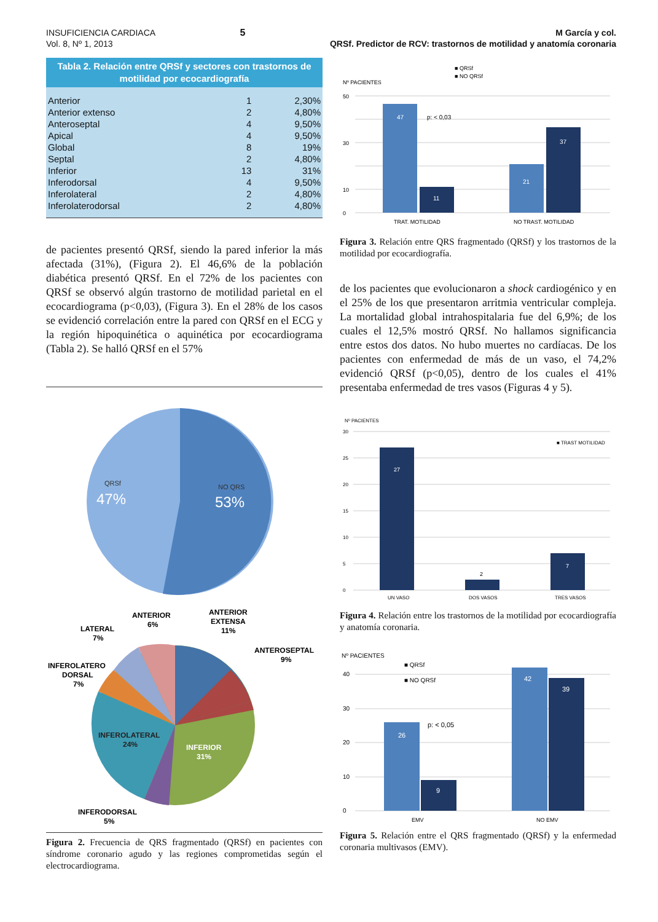INSUFICIENCIA CARDIACA
Vol. 8, Nº 1, 2013
5 M García y col.
QRSf. Predictor de RCV: trastornos de motilidad y anatomía coronaria
| Tabla 2. Relación entre QRSf y sectores con trastornos de motilidad por ecocardiografía | | |
| --- | --- | --- |
| Anterior | 1 | 2,30% |
| Anterior extenso | 2 | 4,80% |
| Anteroseptal | 4 | 9,50% |
| Apical | 4 | 9,50% |
| Global | 8 | 19% |
| Septal | 2 | 4,80% |
| Inferior | 13 | 31% |
| Inferodorsal | 4 | 9,50% |
| Inferolateral | 2 | 4,80% |
| Inferolaterodorsal | 2 | 4,80% |
de pacientes presentó QRSf, siendo la pared inferior la más afectada (31%), (Figura 2). El 46,6% de la población diabética presentó QRSf. En el 72% de los pacientes con QRSf se observó algún trastorno de motilidad parietal en el ecocardiograma (p<0,03), (Figura 3). En el 28% de los casos se evidenció correlación entre la pared con QRSf en el ECG y la región hipoquinética o aquinética por ecocardiograma (Tabla 2). Se halló QRSf en el 57%
QRSf
47%
NO QRS
53%
INFEROLATERAL
24%
INFERIOR
31%
ANTERIOR
6%
ANTERIOR
EXTENSA
11%
LATERAL
7%
ANTEROSEPTAL
9%
INFEROLATERO
DORSAL
7%
INFERODORSAL
5%
Figura 2. Frecuencia de QRS fragmentado (QRSf) en pacientes con síndrome coronario agudo y las regiones comprometidas según el electrocardiograma.
■ QRSf
■ NO QRSf
Nº PACIENTES
50
30
10
0
47
11
p: < 0,03
21
37
TRAT. MOTILIDAD
NO TRAST. MOTILIDAD
Figura 3. Relación entre QRS fragmentado (QRSf) y los trastornos de la motilidad por ecocardiografía.
de los pacientes que evolucionaron a shock cardiogénico y en el 25% de los que presentaron arritmia ventricular compleja. La mortalidad global intrahospitalaria fue del 6,9%; de los cuales el 12,5% mostró QRSf. No hallamos significancia entre estos dos datos. No hubo muertes no cardíacas. De los pacientes con enfermedad de más de un vaso, el 74,2% evidenció QRSf (p<0,05), dentro de los cuales el 41% presentaba enfermedad de tres vasos (Figuras 4 y 5).
Nº PACIENTES
30
25
20
15
10
5
0
■ TRAST MOTILIDAD
27
2
7
UN VASO
DOS VASOS
TRES VASOS
Figura 4. Relación entre los trastornos de la motilidad por ecocardiografía y anatomía coronaria.
Nº PACIENTES
■ QRSf
■ NO QRSf
40
30
20
10
0
26
9
p: < 0,05
42
39
EMV
NO EMV
Figura 5. Relación entre el QRS fragmentado (QRSf) y la enfermedad coronaria multivasos (EMV).